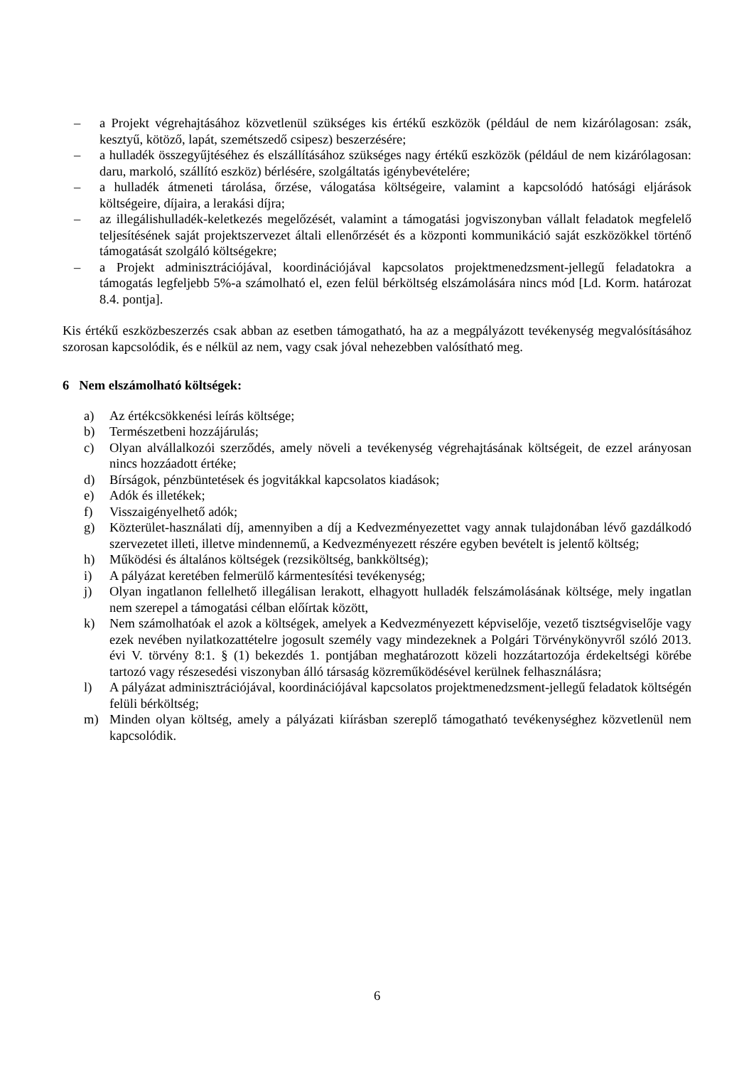– a Projekt végrehajtásához közvetlenül szükséges kis értékű eszközök (például de nem kizárólagosan: zsák, kesztyű, kötöző, lapát, szemétszedő csipesz) beszerzésére;
– a hulladék összegyűjtéséhez és elszállításához szükséges nagy értékű eszközök (például de nem kizárólagosan: daru, markoló, szállító eszköz) bérlésére, szolgáltatás igénybevételére;
– a hulladék átmeneti tárolása, őrzése, válogatása költségeire, valamint a kapcsolódó hatósági eljárások költségeire, díjaira, a lerakási díjra;
– az illegálishulladék-keletkezés megelőzését, valamint a támogatási jogviszonyban vállalt feladatok megfelelő teljesítésének saját projektszervezet általi ellenőrzését és a központi kommunikáció saját eszközökkel történő támogatását szolgáló költségekre;
– a Projekt adminisztrációjával, koordinációjával kapcsolatos projektmenedzsment-jellegű feladatokra a támogatás legfeljebb 5%-a számolható el, ezen felül bérköltség elszámolására nincs mód [Ld. Korm. határozat 8.4. pontja].
Kis értékű eszközbeszerzés csak abban az esetben támogatható, ha az a megpályázott tevékenység megvalósításához szorosan kapcsolódik, és e nélkül az nem, vagy csak jóval nehezebben valósítható meg.
6 Nem elszámolható költségek:
a) Az értékcsökkenési leírás költsége;
b) Természetbeni hozzájárulás;
c) Olyan alvállalkozói szerződés, amely növeli a tevékenység végrehajtásának költségeit, de ezzel arányosan nincs hozzáadott értéke;
d) Bírságok, pénzbüntetések és jogvitákkal kapcsolatos kiadások;
e) Adók és illetékek;
f) Visszaigényelhető adók;
g) Közterület-használati díj, amennyiben a díj a Kedvezményezettet vagy annak tulajdonában lévő gazdálkodó szervezetet illeti, illetve mindennemű, a Kedvezményezett részére egyben bevételt is jelentő költség;
h) Működési és általános költségek (rezsiköltség, bankköltség);
i) A pályázat keretében felmerülő kármentesítési tevékenység;
j) Olyan ingatlanon fellelhető illegálisan lerakott, elhagyott hulladék felszámolásának költsége, mely ingatlan nem szerepel a támogatási célban előírtak között,
k) Nem számolhatóak el azok a költségek, amelyek a Kedvezményezett képviselője, vezető tisztségviselője vagy ezek nevében nyilatkozattételre jogosult személy vagy mindezeknek a Polgári Törvénykönyvről szóló 2013. évi V. törvény 8:1. § (1) bekezdés 1. pontjában meghatározott közeli hozzátartozója érdekeltségi körébe tartozó vagy részesedési viszonyban álló társaság közreműködésével kerülnek felhasználásra;
l) A pályázat adminisztrációjával, koordinációjával kapcsolatos projektmenedzsment-jellegű feladatok költségén felüli bérköltség;
m) Minden olyan költség, amely a pályázati kiírásban szereplő támogatható tevékenységhez közvetlenül nem kapcsolódik.
6